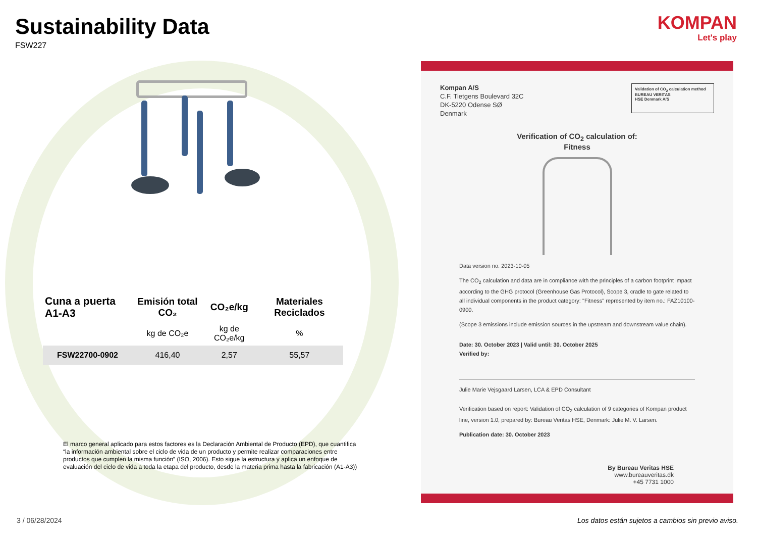Sustainability Data
FSW227
KOMPAN
Let's play
| Cuna a puerta A1-A3 | Emisión total CO₂ | CO₂e/kg | Materiales Reciclados |
| --- | --- | --- | --- |
| | kg de CO₂e | kg de CO₂e/kg | % |
| FSW22700-0902 | 416,40 | 2,57 | 55,57 |
El marco general aplicado para estos factores es la Declaración Ambiental de Producto (EPD), que cuantifica “la información ambiental sobre el ciclo de vida de un producto y permite realizar comparaciones entre productos que cumplen la misma función” (ISO, 2006). Esto sigue la estructura y aplica un enfoque de evaluación del ciclo de vida a toda la etapa del producto, desde la materia prima hasta la fabricación (A1-A3))
Kompan A/S
C.F. Tietgens Boulevard 32C
DK-5220 Odense SØ
Denmark
Validation of CO<sub>2</sub> calculation method
BUREAU VERITAS
HSE Denmark A/S
Verification of CO<sub>2</sub> calculation of:
Fitness
Data version no. 2023-10-05
The CO<sub>2</sub> calculation and data are in compliance with the principles of a carbon footprint impact according to the GHG protocol (Greenhouse Gas Protocol), Scope 3, cradle to gate related to all individual components in the product category: "Fitness" represented by item no.: FAZ10100-0900.
(Scope 3 emissions include emission sources in the upstream and downstream value chain).
Date: 30. October 2023 | Valid until: 30. October 2025
Verified by:
Julie Marie Vejsgaard Larsen, LCA & EPD Consultant
Verification based on report: Validation of CO<sub>2</sub> calculation of 9 categories of Kompan product line, version 1.0, prepared by: Bureau Veritas HSE, Denmark: Julie M. V. Larsen.
Publication date: 30. October 2023
By Bureau Veritas HSE
www.bureauveritas.dk
+45 7731 1000
3 / 06/28/2024
Los datos están sujetos a cambios sin previo aviso.